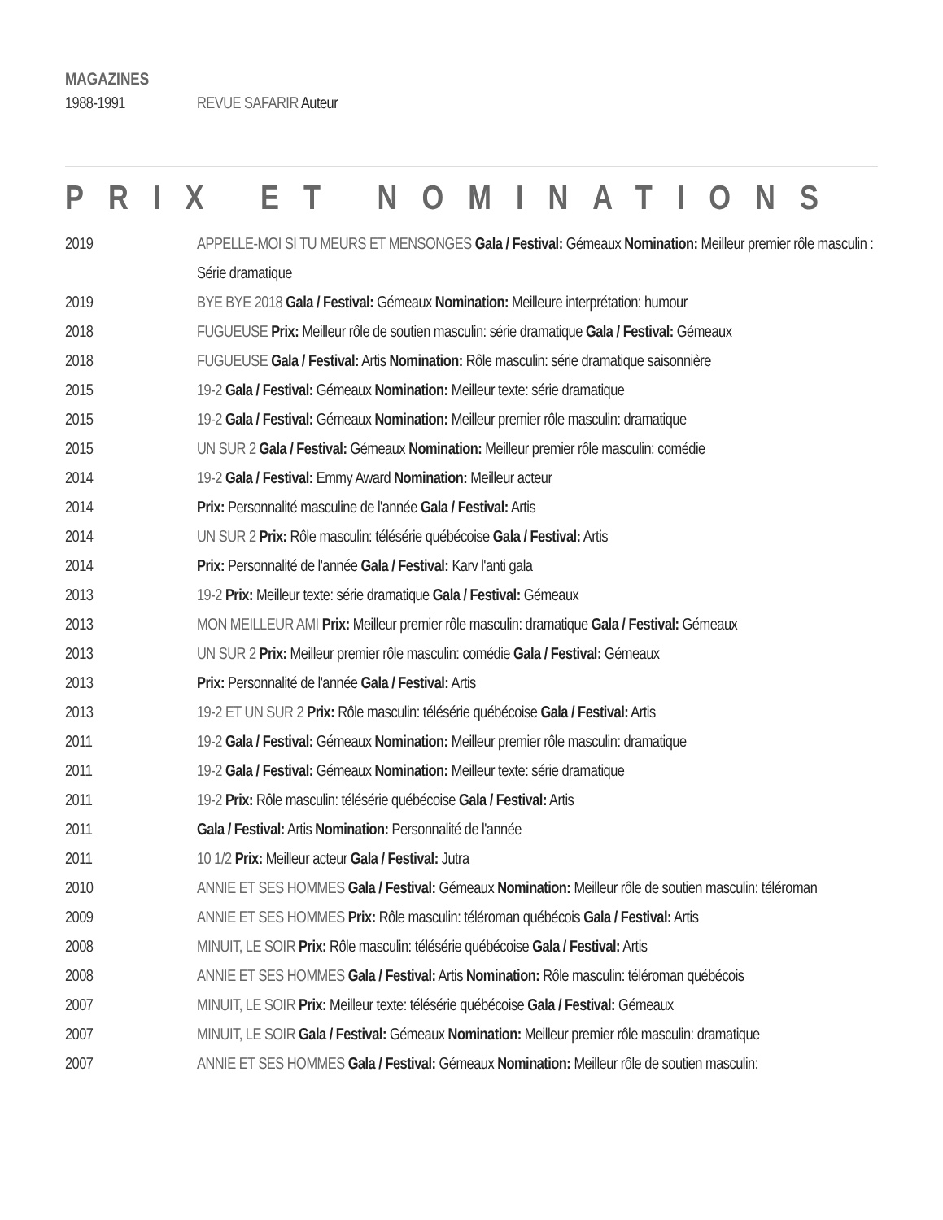MAGAZINES
| 1988-1991 | REVUE SAFARIR Auteur |
PRIX ET NOMINATIONS
| 2019 | APPELLE-MOI SI TU MEURS ET MENSONGES Gala / Festival: Gémeaux Nomination: Meilleur premier rôle masculin : Série dramatique |
| 2019 | BYE BYE 2018 Gala / Festival: Gémeaux Nomination: Meilleure interprétation: humour |
| 2018 | FUGUEUSE Prix: Meilleur rôle de soutien masculin: série dramatique Gala / Festival: Gémeaux |
| 2018 | FUGUEUSE Gala / Festival: Artis Nomination: Rôle masculin: série dramatique saisonnière |
| 2015 | 19-2 Gala / Festival: Gémeaux Nomination: Meilleur texte: série dramatique |
| 2015 | 19-2 Gala / Festival: Gémeaux Nomination: Meilleur premier rôle masculin: dramatique |
| 2015 | UN SUR 2 Gala / Festival: Gémeaux Nomination: Meilleur premier rôle masculin: comédie |
| 2014 | 19-2 Gala / Festival: Emmy Award Nomination: Meilleur acteur |
| 2014 | Prix: Personnalité masculine de l'année Gala / Festival: Artis |
| 2014 | UN SUR 2 Prix: Rôle masculin: télésérie québécoise Gala / Festival: Artis |
| 2014 | Prix: Personnalité de l'année Gala / Festival: Karv l'anti gala |
| 2013 | 19-2 Prix: Meilleur texte: série dramatique Gala / Festival: Gémeaux |
| 2013 | MON MEILLEUR AMI Prix: Meilleur premier rôle masculin: dramatique Gala / Festival: Gémeaux |
| 2013 | UN SUR 2 Prix: Meilleur premier rôle masculin: comédie Gala / Festival: Gémeaux |
| 2013 | Prix: Personnalité de l'année Gala / Festival: Artis |
| 2013 | 19-2 ET UN SUR 2 Prix: Rôle masculin: télésérie québécoise Gala / Festival: Artis |
| 2011 | 19-2 Gala / Festival: Gémeaux Nomination: Meilleur premier rôle masculin: dramatique |
| 2011 | 19-2 Gala / Festival: Gémeaux Nomination: Meilleur texte: série dramatique |
| 2011 | 19-2 Prix: Rôle masculin: télésérie québécoise Gala / Festival: Artis |
| 2011 | Gala / Festival: Artis Nomination: Personnalité de l'année |
| 2011 | 10 1/2 Prix: Meilleur acteur Gala / Festival: Jutra |
| 2010 | ANNIE ET SES HOMMES Gala / Festival: Gémeaux Nomination: Meilleur rôle de soutien masculin: téléroman |
| 2009 | ANNIE ET SES HOMMES Prix: Rôle masculin: téléroman québécois Gala / Festival: Artis |
| 2008 | MINUIT, LE SOIR Prix: Rôle masculin: télésérie québécoise Gala / Festival: Artis |
| 2008 | ANNIE ET SES HOMMES Gala / Festival: Artis Nomination: Rôle masculin: téléroman québécois |
| 2007 | MINUIT, LE SOIR Prix: Meilleur texte: télésérie québécoise Gala / Festival: Gémeaux |
| 2007 | MINUIT, LE SOIR Gala / Festival: Gémeaux Nomination: Meilleur premier rôle masculin: dramatique |
| 2007 | ANNIE ET SES HOMMES Gala / Festival: Gémeaux Nomination: Meilleur rôle de soutien masculin: |